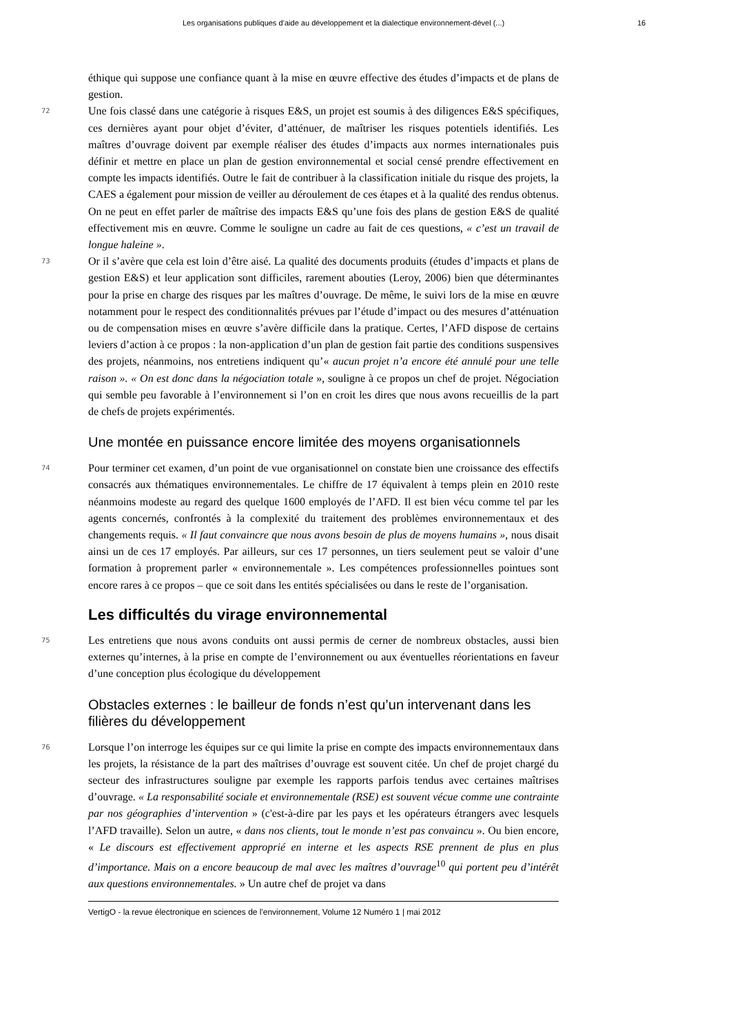Les organisations publiques d’aide au développement et la dialectique environnement-dével (...) 16
éthique qui suppose une confiance quant à la mise en œuvre effective des études d’impacts et de plans de gestion.
72
Une fois classé dans une catégorie à risques E&S, un projet est soumis à des diligences E&S spécifiques, ces dernières ayant pour objet d’éviter, d’atténuer, de maîtriser les risques potentiels identifiés. Les maîtres d’ouvrage doivent par exemple réaliser des études d’impacts aux normes internationales puis définir et mettre en place un plan de gestion environnemental et social censé prendre effectivement en compte les impacts identifiés. Outre le fait de contribuer à la classification initiale du risque des projets, la CAES a également pour mission de veiller au déroulement de ces étapes et à la qualité des rendus obtenus. On ne peut en effet parler de maîtrise des impacts E&S qu’une fois des plans de gestion E&S de qualité effectivement mis en œuvre. Comme le souligne un cadre au fait de ces questions, « c’est un travail de longue haleine ».
73
Or il s’avère que cela est loin d’être aisé. La qualité des documents produits (études d’impacts et plans de gestion E&S) et leur application sont difficiles, rarement abouties (Leroy, 2006) bien que déterminantes pour la prise en charge des risques par les maîtres d’ouvrage. De même, le suivi lors de la mise en œuvre notamment pour le respect des conditionnalités prévues par l’étude d’impact ou des mesures d’atténuation ou de compensation mises en œuvre s’avère difficile dans la pratique. Certes, l’AFD dispose de certains leviers d’action à ce propos : la non-application d’un plan de gestion fait partie des conditions suspensives des projets, néanmoins, nos entretiens indiquent qu’« aucun projet n’a encore été annulé pour une telle raison ». « On est donc dans la négociation totale », souligne à ce propos un chef de projet. Négociation qui semble peu favorable à l’environnement si l’on en croit les dires que nous avons recueillis de la part de chefs de projets expérimentés.
Une montée en puissance encore limitée des moyens organisationnels
74
Pour terminer cet examen, d’un point de vue organisationnel on constate bien une croissance des effectifs consacrés aux thématiques environnementales. Le chiffre de 17 équivalent à temps plein en 2010 reste néanmoins modeste au regard des quelque 1600 employés de l’AFD. Il est bien vécu comme tel par les agents concernés, confrontés à la complexité du traitement des problèmes environnementaux et des changements requis. « Il faut convaincre que nous avons besoin de plus de moyens humains », nous disait ainsi un de ces 17 employés. Par ailleurs, sur ces 17 personnes, un tiers seulement peut se valoir d’une formation à proprement parler « environnementale ». Les compétences professionnelles pointues sont encore rares à ce propos – que ce soit dans les entités spécialisées ou dans le reste de l’organisation.
Les difficultés du virage environnemental
75
Les entretiens que nous avons conduits ont aussi permis de cerner de nombreux obstacles, aussi bien externes qu’internes, à la prise en compte de l’environnement ou aux éventuelles réorientations en faveur d’une conception plus écologique du développement
Obstacles externes : le bailleur de fonds n’est qu’un intervenant dans les filières du développement
76
Lorsque l’on interroge les équipes sur ce qui limite la prise en compte des impacts environnementaux dans les projets, la résistance de la part des maîtrises d’ouvrage est souvent citée. Un chef de projet chargé du secteur des infrastructures souligne par exemple les rapports parfois tendus avec certaines maîtrises d’ouvrage. « La responsabilité sociale et environnementale (RSE) est souvent vécue comme une contrainte par nos géographies d’intervention » (c'est-à-dire par les pays et les opérateurs étrangers avec lesquels l’AFD travaille). Selon un autre, « dans nos clients, tout le monde n’est pas convaincu ». Ou bien encore, « Le discours est effectivement approprié en interne et les aspects RSE prennent de plus en plus d’importance. Mais on a encore beaucoup de mal avec les maîtres d’ouvrage<sup>10</sup> qui portent peu d’intérêt aux questions environnementales. » Un autre chef de projet va dans
VertigO - la revue électronique en sciences de l'environnement, Volume 12 Numéro 1 | mai 2012